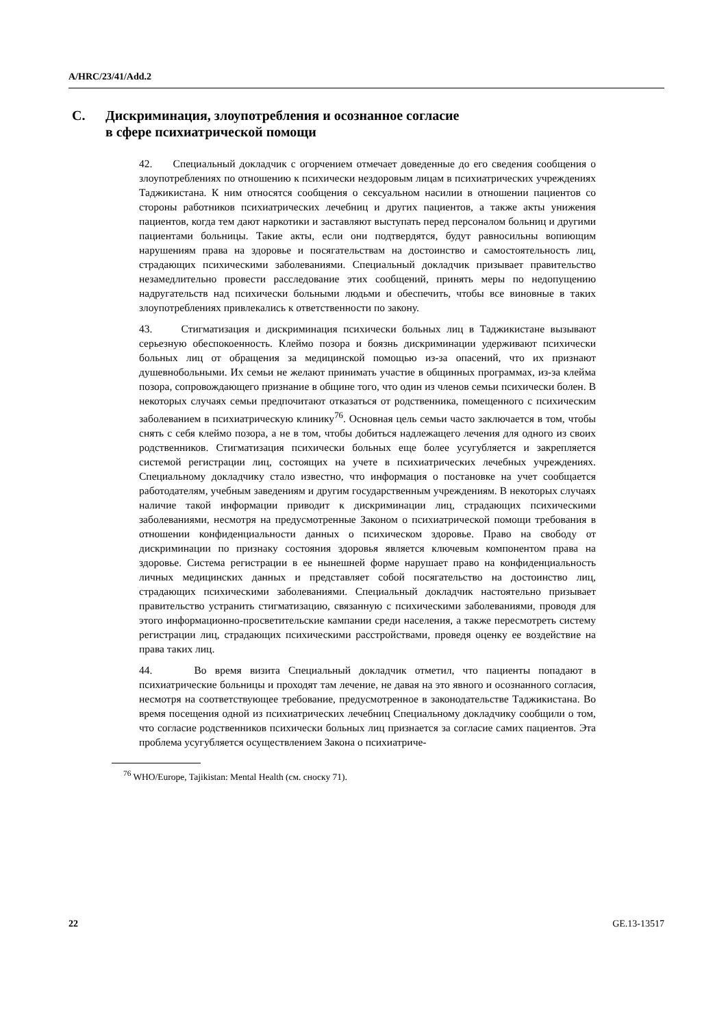A/HRC/23/41/Add.2
C. Дискриминация, злоупотребления и осознанное согласие
в сфере психиатрической помощи
42. Специальный докладчик с огорчением отмечает доведенные до его сведения сообщения о злоупотреблениях по отношению к психически нездоровым лицам в психиатрических учреждениях Таджикистана. К ним относятся сообщения о сексуальном насилии в отношении пациентов со стороны работников психиатрических лечебниц и других пациентов, а также акты унижения пациентов, когда тем дают наркотики и заставляют выступать перед персоналом больниц и другими пациентами больницы. Такие акты, если они подтвердятся, будут равносильны вопиющим нарушениям права на здоровье и посягательствам на достоинство и самостоятельность лиц, страдающих психическими заболеваниями. Специальный докладчик призывает правительство незамедлительно провести расследование этих сообщений, принять меры по недопущению надругательств над психически больными людьми и обеспечить, чтобы все виновные в таких злоупотреблениях привлекались к ответственности по закону.
43. Стигматизация и дискриминация психически больных лиц в Таджикистане вызывают серьезную обеспокоенность. Клеймо позора и боязнь дискриминации удерживают психически больных лиц от обращения за медицинской помощью из-за опасений, что их признают душевнобольными. Их семьи не желают принимать участие в общинных программах, из-за клейма позора, сопровождающего признание в общине того, что один из членов семьи психически болен. В некоторых случаях семьи предпочитают отказаться от родственника, помещенного с психическим заболеванием в психиатрическую клинику<sup>76</sup>. Основная цель семьи часто заключается в том, чтобы снять с себя клеймо позора, а не в том, чтобы добиться надлежащего лечения для одного из своих родственников. Стигматизация психически больных еще более усугубляется и закрепляется системой регистрации лиц, состоящих на учете в психиатрических лечебных учреждениях. Специальному докладчику стало известно, что информация о постановке на учет сообщается работодателям, учебным заведениям и другим государственным учреждениям. В некоторых случаях наличие такой информации приводит к дискриминации лиц, страдающих психическими заболеваниями, несмотря на предусмотренные Законом о психиатрической помощи требования в отношении конфиденциальности данных о психическом здоровье. Право на свободу от дискриминации по признаку состояния здоровья является ключевым компонентом права на здоровье. Система регистрации в ее нынешней форме нарушает право на конфиденциальность личных медицинских данных и представляет собой посягательство на достоинство лиц, страдающих психическими заболеваниями. Специальный докладчик настоятельно призывает правительство устранить стигматизацию, связанную с психическими заболеваниями, проводя для этого информационно-просветительские кампании среди населения, а также пересмотреть систему регистрации лиц, страдающих психическими расстройствами, проведя оценку ее воздействие на права таких лиц.
44. Во время визита Специальный докладчик отметил, что пациенты попадают в психиатрические больницы и проходят там лечение, не давая на это явного и осознанного согласия, несмотря на соответствующее требование, предусмотренное в законодательстве Таджикистана. Во время посещения одной из психиатрических лечебниц Специальному докладчику сообщили о том, что согласие родственников психически больных лиц признается за согласие самих пациентов. Эта проблема усугубляется осуществлением Закона о психиатриче-
<sup>76</sup> WHO/Europe, Tajikistan: Mental Health (см. сноску 71).
22 GE.13-13517